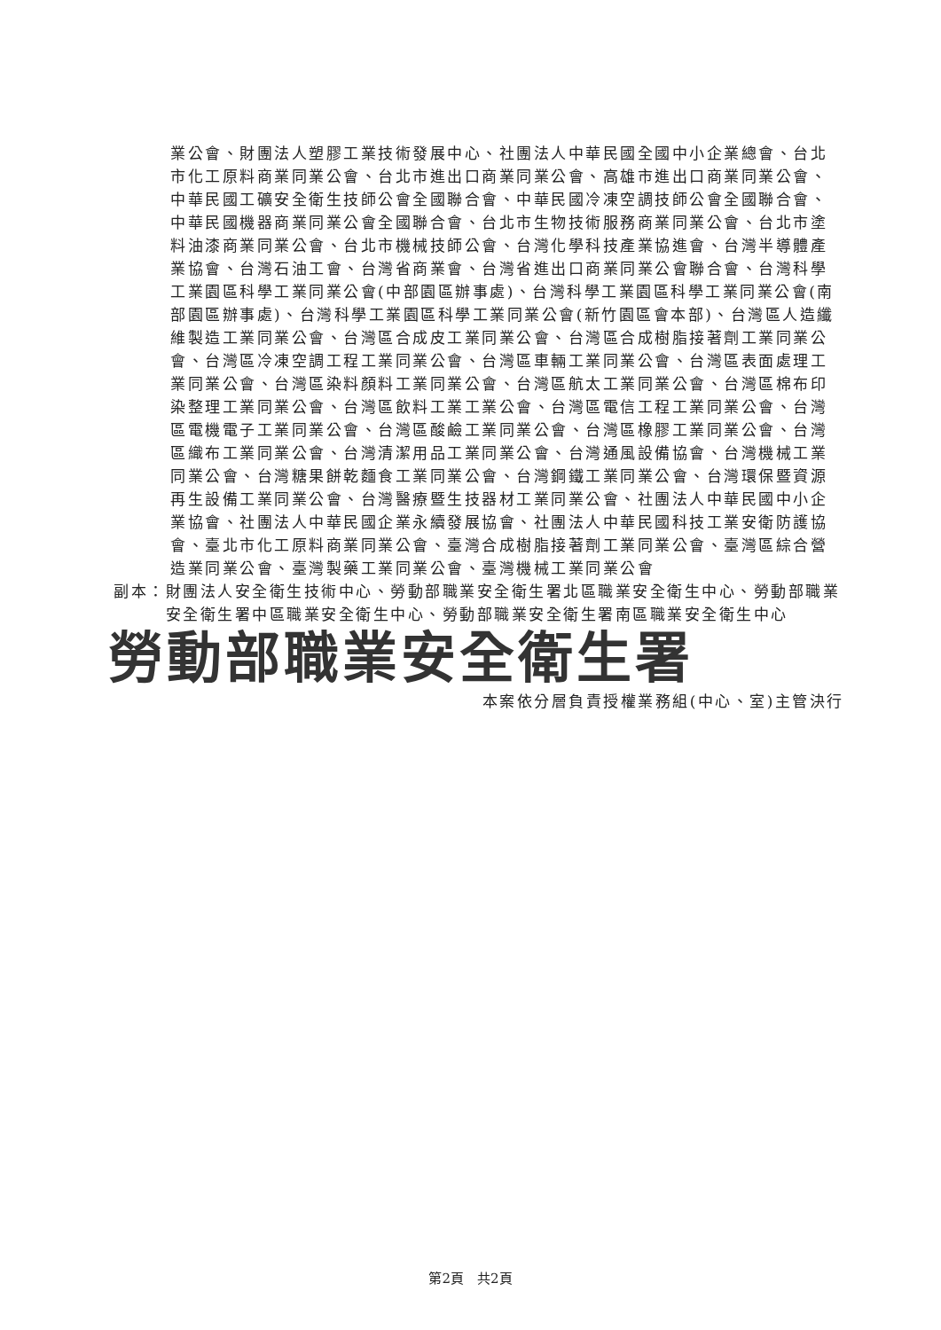業公會、財團法人塑膠工業技術發展中心、社團法人中華民國全國中小企業總會、台北市化工原料商業同業公會、台北市進出口商業同業公會、高雄市進出口商業同業公會、中華民國工礦安全衛生技師公會全國聯合會、中華民國冷凍空調技師公會全國聯合會、中華民國機器商業同業公會全國聯合會、台北市生物技術服務商業同業公會、台北市塗料油漆商業同業公會、台北市機械技師公會、台灣化學科技產業協進會、台灣半導體產業協會、台灣石油工會、台灣省商業會、台灣省進出口商業同業公會聯合會、台灣科學工業園區科學工業同業公會(中部園區辦事處)、台灣科學工業園區科學工業同業公會(南部園區辦事處)、台灣科學工業園區科學工業同業公會(新竹園區會本部)、台灣區人造纖維製造工業同業公會、台灣區合成皮工業同業公會、台灣區合成樹脂接著劑工業同業公會、台灣區冷凍空調工程工業同業公會、台灣區車輛工業同業公會、台灣區表面處理工業同業公會、台灣區染料顏料工業同業公會、台灣區航太工業同業公會、台灣區棉布印染整理工業同業公會、台灣區飲料工業工業公會、台灣區電信工程工業同業公會、台灣區電機電子工業同業公會、台灣區酸鹼工業同業公會、台灣區橡膠工業同業公會、台灣區織布工業同業公會、台灣清潔用品工業同業公會、台灣通風設備協會、台灣機械工業同業公會、台灣糖果餅乾麵食工業同業公會、台灣鋼鐵工業同業公會、台灣環保暨資源再生設備工業同業公會、台灣醫療暨生技器材工業同業公會、社團法人中華民國中小企業協會、社團法人中華民國企業永續發展協會、社團法人中華民國科技工業安衛防護協會、臺北市化工原料商業同業公會、臺灣合成樹脂接著劑工業同業公會、臺灣區綜合營造業同業公會、臺灣製藥工業同業公會、臺灣機械工業同業公會
副本： 財團法人安全衛生技術中心、勞動部職業安全衛生署北區職業安全衛生中心、勞動部職業安全衛生署中區職業安全衛生中心、勞動部職業安全衛生署南區職業安全衛生中心
勞動部職業安全衛生署
本案依分層負責授權業務組(中心、室)主管決行
第2頁　共2頁